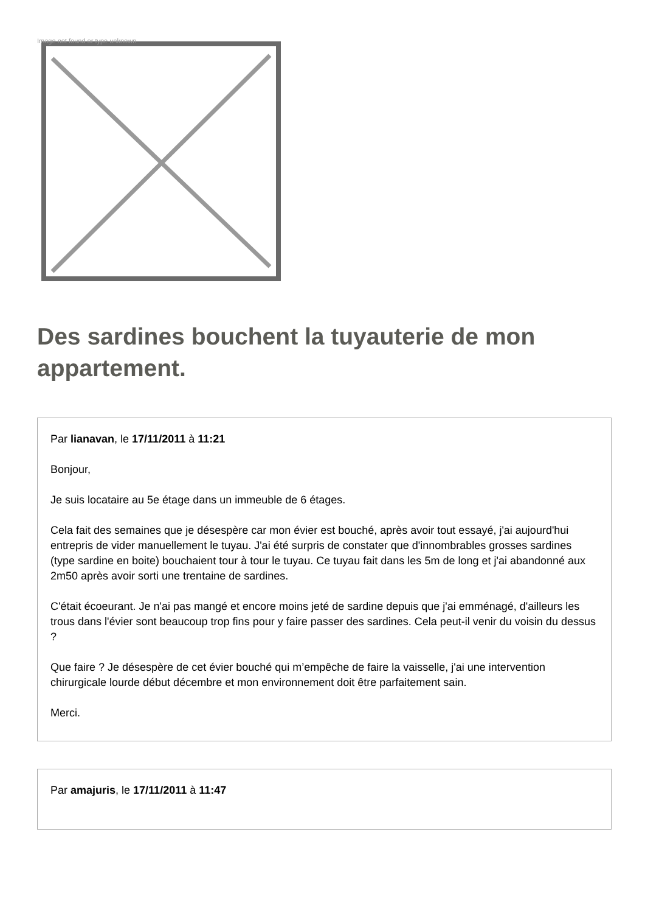Image not found or type unknown
Des sardines bouchent la tuyauterie de mon appartement.
Par lianavan, le 17/11/2011 à 11:21
Bonjour,
Je suis locataire au 5e étage dans un immeuble de 6 étages.
Cela fait des semaines que je désespère car mon évier est bouché, après avoir tout essayé, j'ai aujourd'hui entrepris de vider manuellement le tuyau. J'ai été surpris de constater que d'innombrables grosses sardines (type sardine en boite) bouchaient tour à tour le tuyau. Ce tuyau fait dans les 5m de long et j'ai abandonné aux 2m50 après avoir sorti une trentaine de sardines.
C'était écoeurant. Je n'ai pas mangé et encore moins jeté de sardine depuis que j'ai emménagé, d'ailleurs les trous dans l'évier sont beaucoup trop fins pour y faire passer des sardines. Cela peut-il venir du voisin du dessus ?
Que faire ? Je désespère de cet évier bouché qui m’empêche de faire la vaisselle, j'ai une intervention chirurgicale lourde début décembre et mon environnement doit être parfaitement sain.
Merci.
Par amajuris, le 17/11/2011 à 11:47